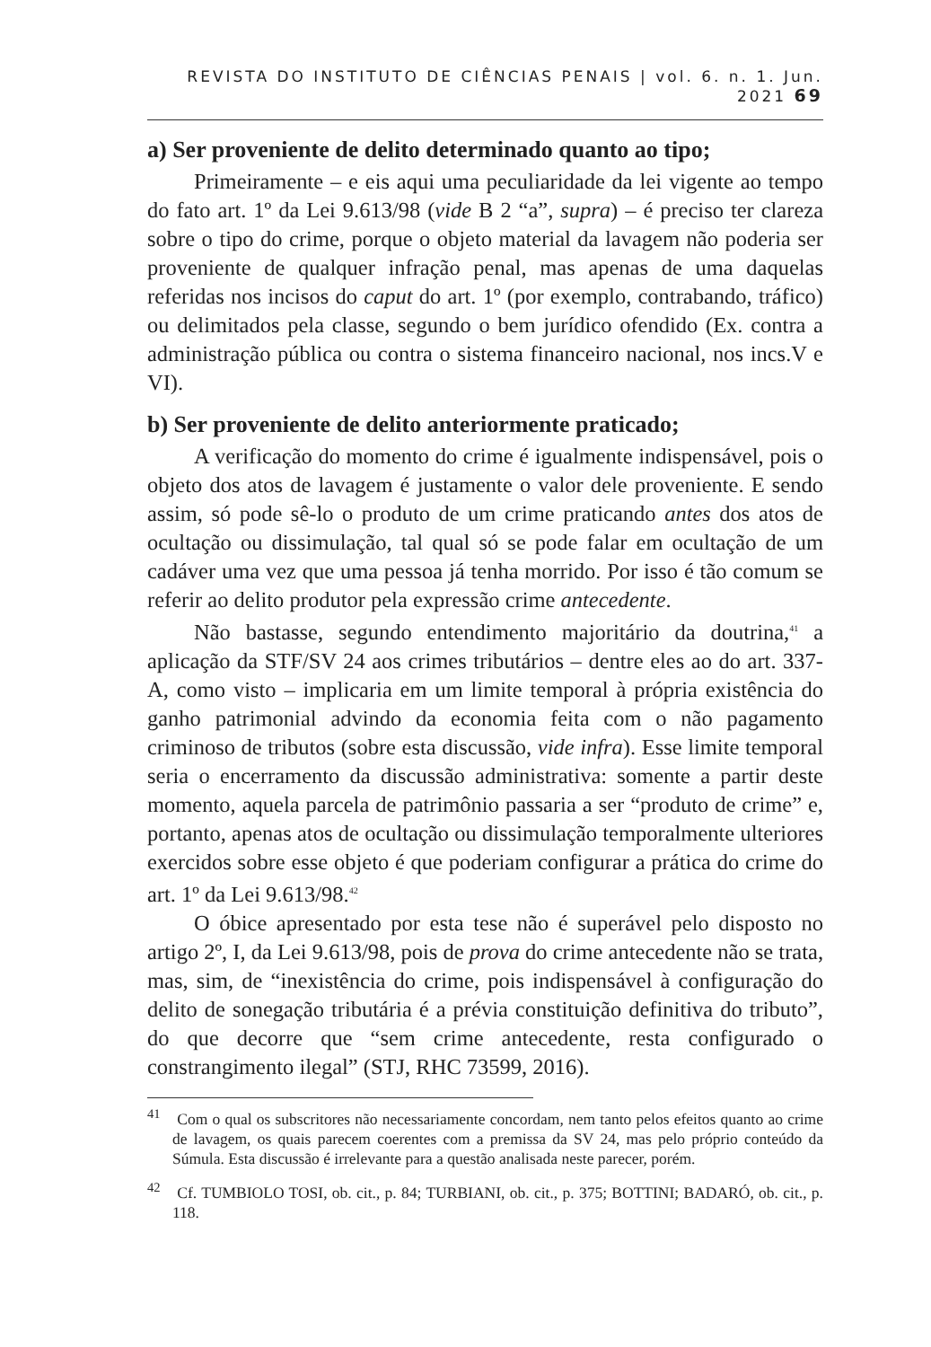REVISTA DO INSTITUTO DE CIÊNCIAS PENAIS | vol. 6. n. 1. Jun. 2021 69
a) Ser proveniente de delito determinado quanto ao tipo;
Primeiramente – e eis aqui uma peculiaridade da lei vigente ao tempo do fato art. 1º da Lei 9.613/98 (vide B 2 “a”, supra) – é preciso ter clareza sobre o tipo do crime, porque o objeto material da lavagem não poderia ser proveniente de qualquer infração penal, mas apenas de uma daquelas referidas nos incisos do caput do art. 1º (por exemplo, contrabando, tráfico) ou delimitados pela classe, segundo o bem jurídico ofendido (Ex. contra a administração pública ou contra o sistema financeiro nacional, nos incs.V e VI).
b) Ser proveniente de delito anteriormente praticado;
A verificação do momento do crime é igualmente indispensável, pois o objeto dos atos de lavagem é justamente o valor dele proveniente. E sendo assim, só pode sê-lo o produto de um crime praticando antes dos atos de ocultação ou dissimulação, tal qual só se pode falar em ocultação de um cadáver uma vez que uma pessoa já tenha morrido. Por isso é tão comum se referir ao delito produtor pela expressão crime antecedente.
Não bastasse, segundo entendimento majoritário da doutrina,<sup>41</sup> a aplicação da STF/SV 24 aos crimes tributários – dentre eles ao do art. 337-A, como visto – implicaria em um limite temporal à própria existência do ganho patrimonial advindo da economia feita com o não pagamento criminoso de tributos (sobre esta discussão, vide infra). Esse limite temporal seria o encerramento da discussão administrativa: somente a partir deste momento, aquela parcela de patrimônio passaria a ser “produto de crime” e, portanto, apenas atos de ocultação ou dissimulação temporalmente ulteriores exercidos sobre esse objeto é que poderiam configurar a prática do crime do art. 1º da Lei 9.613/98.<sup>42</sup>
O óbice apresentado por esta tese não é superável pelo disposto no artigo 2º, I, da Lei 9.613/98, pois de prova do crime antecedente não se trata, mas, sim, de “inexistência do crime, pois indispensável à configuração do delito de sonegação tributária é a prévia constituição definitiva do tributo”, do que decorre que “sem crime antecedente, resta configurado o constrangimento ilegal” (STJ, RHC 73599, 2016).
<sup>41</sup> Com o qual os subscritores não necessariamente concordam, nem tanto pelos efeitos quanto ao crime de lavagem, os quais parecem coerentes com a premissa da SV 24, mas pelo próprio conteúdo da Súmula. Esta discussão é irrelevante para a questão analisada neste parecer, porém.
<sup>42</sup> Cf. TUMBIOLO TOSI, ob. cit., p. 84; TURBIANI, ob. cit., p. 375; BOTTINI; BADARÓ, ob. cit., p. 118.